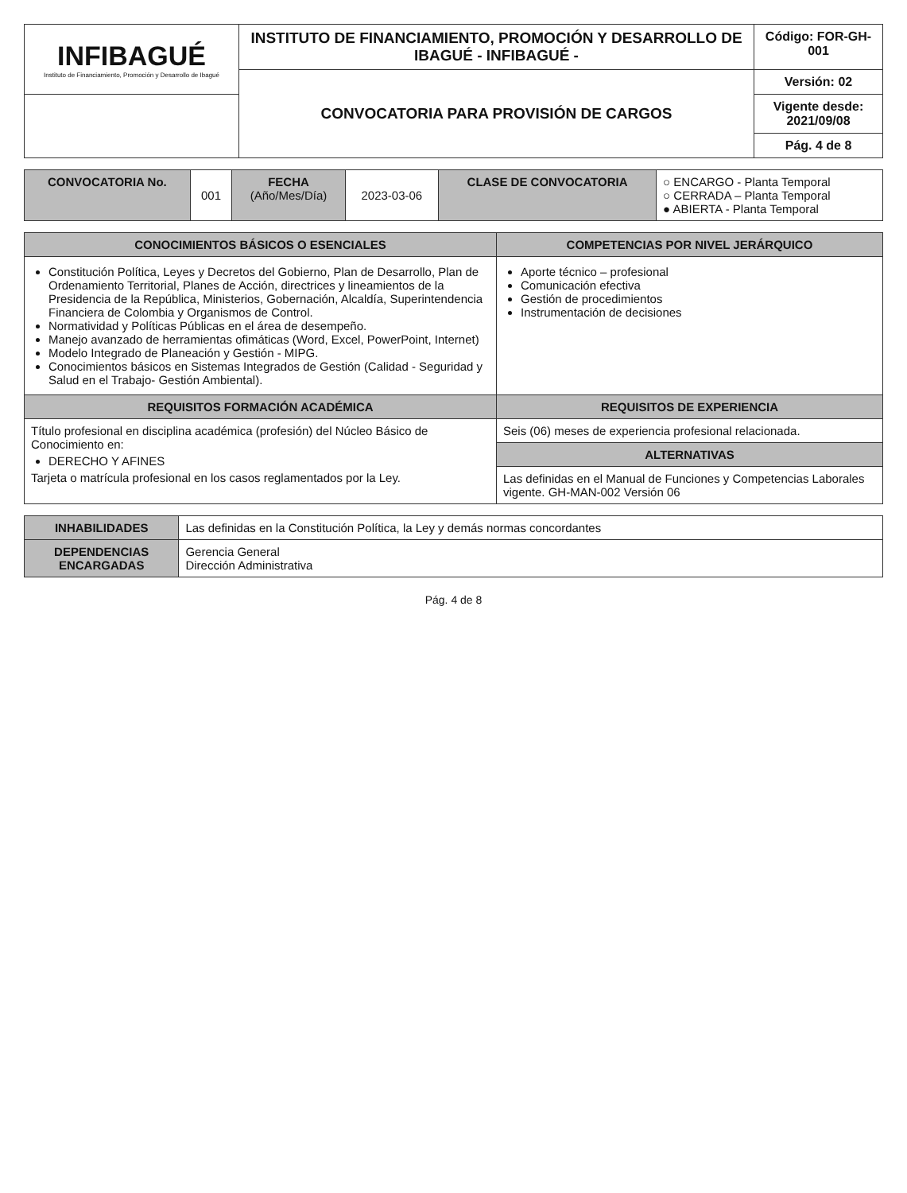| INFIBAGUÉ Instituto de Financiamiento, Promoción y Desarrollo de Ibagué | INSTITUTO DE FINANCIAMIENTO, PROMOCIÓN Y DESARROLLO DE IBAGUÉ - INFIBAGUÉ - | Código: FOR-GH-001 |
| | CONVOCATORIA PARA PROVISIÓN DE CARGOS | Versión: 02 |
| | | Vigente desde: 2021/09/08 |
| | | Pág. 4 de 8 |
| CONVOCATORIA No. | 001 | FECHA (Año/Mes/Día) | 2023-03-06 | CLASE DE CONVOCATORIA | ○ ENCARGO - Planta Temporal ○ CERRADA – Planta Temporal ● ABIERTA - Planta Temporal |
| CONOCIMIENTOS BÁSICOS O ESENCIALES | COMPETENCIAS POR NIVEL JERÁRQUICO |
| --- | --- |
| Constitución Política, Leyes y Decretos del Gobierno, Plan de Desarrollo, Plan de Ordenamiento Territorial, Planes de Acción, directrices y lineamientos de la Presidencia de la República, Ministerios, Gobernación, Alcaldía, Superintendencia Financiera de Colombia y Organismos de Control. Normatividad y Políticas Públicas en el área de desempeño. Manejo avanzado de herramientas ofimáticas (Word, Excel, PowerPoint, Internet) Modelo Integrado de Planeación y Gestión - MIPG. Conocimientos básicos en Sistemas Integrados de Gestión (Calidad - Seguridad y Salud en el Trabajo- Gestión Ambiental). | Aporte técnico – profesional Comunicación efectiva Gestión de procedimientos Instrumentación de decisiones |
| REQUISITOS FORMACIÓN ACADÉMICA | REQUISITOS DE EXPERIENCIA |
| Título profesional en disciplina académica (profesión) del Núcleo Básico de Conocimiento en: DERECHO Y AFINES Tarjeta o matrícula profesional en los casos reglamentados por la Ley. | Seis (06) meses de experiencia profesional relacionada. |
| | ALTERNATIVAS |
| | Las definidas en el Manual de Funciones y Competencias Laborales vigente. GH-MAN-002 Versión 06 |
| INHABILIDADES | Las definidas en la Constitución Política, la Ley y demás normas concordantes |
| DEPENDENCIAS ENCARGADAS | Gerencia General Dirección Administrativa |
Pág. 4 de 8